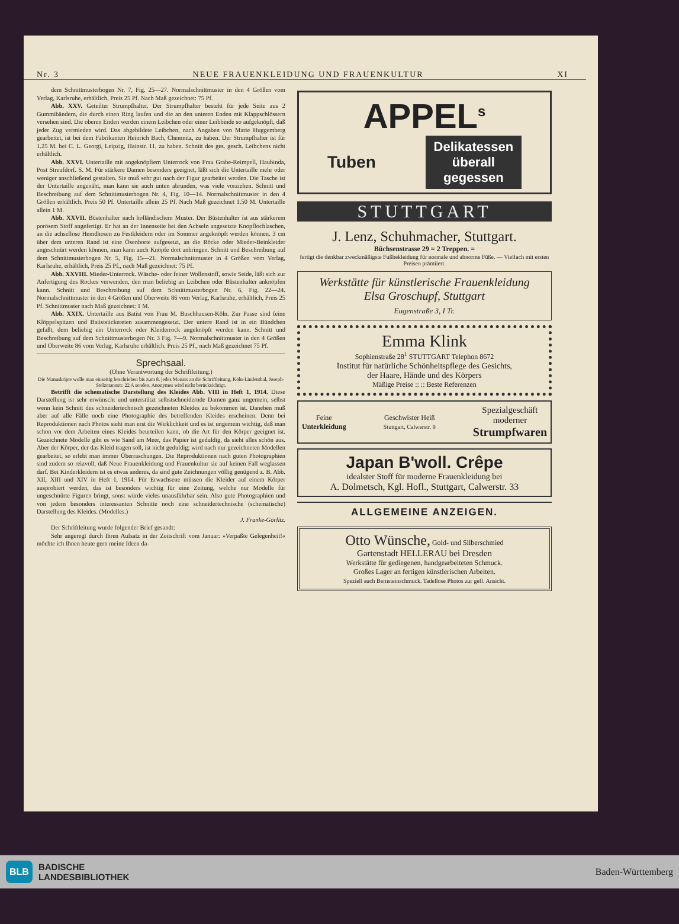Nr. 3 NEUE FRAUENKLEIDUNG UND FRAUENKULTUR XI
dem Schnittmusterbogen Nr. 7, Fig. 25—27. Normalschnittmuster in den 4 Größen vom Verlag, Karlsruhe, erhältlich, Preis 25 Pf. Nach Maß gezeichnet: 75 Pf.
Abb. XXV. Geteilter Strumpfhalter. Der Strumpfhalter besteht für jede Seite aus 2 Gummibändern, die durch einen Ring laufen und die an den unteren Enden mit Klappschlössern versehen sind. Die oberen Enden werden einem Leibchen oder einer Leibbinde so aufgeknöpft, daß jeder Zug vermieden wird. Das abgebildete Leibchen, nach Angaben von Marie Huggemberg gearbeitet, ist bei dem Fabrikanten Heinrich Bach, Chemnitz, zu haben. Der Strumpfhalter ist für 1.25 M. bei C. L. Georgi, Leipzig, Hainstr. 11, zu haben. Schnitt des ges. gesch. Leibchens nicht erhältlich.
Abb. XXVI. Untertaille mit angeknöpftem Unterrock von Frau Grabe-Reimpell, Haubinda, Post Streufdorf. S. M. Für stärkere Damen besonders geeignet, läßt sich die Untertaille mehr oder weniger anschließend gestalten. Sie muß sehr gut nach der Figur gearbeitet werden. Die Tasche ist der Untertaille angenäht, man kann sie auch unten abrunden, was viele vorziehen. Schnitt und Beschreibung auf dem Schnittmusterbogen Nr. 4, Fig. 10—14. Normalschnittmuster in den 4 Größen erhältlich. Preis 50 Pf. Untertaille allein 25 Pf. Nach Maß gezeichnet 1.50 M. Untertaille allein 1 M.
Abb. XXVII. Büstenhalter nach holländischem Muster. Der Büstenhalter ist aus stärkerem porösem Stoff angefertigt. Er hat an der Innenseite bei den Achseln angesetzte Knopflochlaschen, an die achsellose Hemdhosen zu Festkleidern oder im Sommer angeknöpft werden können. 3 cm über dem unteren Rand ist eine Ösenborte aufgesetzt, an die Röcke oder Mieder-Beinkleider angeschnürt werden können, man kann auch Knöpfe dort anbringen. Schnitt und Beschreibung auf dem Schnittmusterbogen Nr. 5, Fig. 15—21. Normalschnittmuster in 4 Größen vom Verlag, Karlsruhe, erhältlich, Preis 25 Pf., nach Maß gezeichnet: 75 Pf.
Abb. XXVIII. Mieder-Unterrock. Wäsche- oder feiner Wollenstoff, sowie Seide, läßt sich zur Anfertigung des Rockes verwenden, den man beliebig an Leibchen oder Büstenhalter anknöpfen kann. Schnitt und Beschreibung auf dem Schnittmusterbogen Nr. 6, Fig. 22—24. Normalschnittmuster in den 4 Größen und Oberweite 86 vom Verlag, Karlsruhe, erhältlich, Preis 25 Pf. Schnittmuster nach Maß gezeichnet: 1 M.
Abb. XXIX. Untertaille aus Batist von Frau M. Buschhausen-Köln. Zur Passe sind feine Klöppelspitzen und Batiststickereien zusammengesetzt. Der untere Rand ist in ein Bündchen gefaßt, dem beliebig ein Unterrock oder Kleiderrock angeknöpft werden kann. Schnitt und Beschreibung auf dem Schnittmusterbogen Nr. 3 Fig. 7—9. Normalschnittmuster in den 4 Größen und Oberweite 86 vom Verlag, Karlsruhe erhältlich. Preis 25 Pf., nach Maß gezeichnet 75 Pf.
Sprechsaal.
(Ohne Verantwortung der Schriftleitung.)
Die Manuskripte wolle man einseitig beschrieben bis zum 8. jedes Monats an die Schriftleitung, Köln-Lindenthal, Joseph-Stelzmannstr. 22 A senden. Anonymes wird nicht berücksichtigt.
Betrifft die schematische Darstellung des Kleides Abb. VIII in Heft 1, 1914. Diese Darstellung ist sehr erwünscht und unterstützt selbstschneidernde Damen ganz ungemein, selbst wenn kein Schnitt des schneidertechnisch gezeichneten Kleides zu bekommen ist. Daneben muß aber auf alle Fälle noch eine Photographie des betreffenden Kleides erscheinen. Denn bei Reproduktionen nach Photos sieht man erst die Wirklichkeit und es ist ungemein wichtig, daß man schon vor dem Arbeiten eines Kleides beurteilen kann, ob die Art für den Körper geeignet ist. Gezeichnete Modelle gibt es wie Sand am Meer, das Papier ist geduldig, da sieht alles schön aus. Aber der Körper, der das Kleid tragen soll, ist nicht geduldig; wird nach nur gezeichneten Modellen gearbeitet, so erlebt man immer Überraschungen. Die Reproduktionen nach guten Photographien sind zudem so reizvoll, daß Neue Frauenkleidung und Frauenkultur sie auf keinen Fall weglassen darf. Bei Kinderkleidern ist es etwas anderes, da sind gute Zeichnungen völlig genügend z. B. Abb. XII, XIII und XIV in Heft 1, 1914. Für Erwachsene müssen die Kleider auf einem Körper ausprobiert werden, das ist besonders wichtig für eine Zeitung, welche nur Modelle für ungeschnürte Figuren bringt, sonst würde vieles unausführbar sein. Also gute Photographien und von jedem besonders interessanten Schnitte noch eine schneidertechnische (schematische) Darstellung des Kleides. (Modelles.)
J. Franke-Görlitz.
Der Schriftleitung wurde folgender Brief gesandt:
Sehr angeregt durch Ihren Aufsatz in der Zeitschrift vom Januar: »Verpaßte Gelegenheit!« möchte ich Ihnen heute gern meine Ideen da-
APPEL<sup>s</sup>
Tuben Delikatessen
überall
gegessen
STUTTGART
J. Lenz, Schuhmacher, Stuttgart.
Büchsenstrasse 29 = 2 Treppen. =
fertigt die denkbar zweckmäßigste Fußbekleidung für normale und abnorme Füße. — Vielfach mit ersten Preisen prämiiert.
Werkstätte für künstlerische Frauenkleidung
Elsa Groschupf, Stuttgart
Eugenstraße 3, I Tr.
Emma Klink
Sophienstraße 28<sup>1</sup> STUTTGART Telephon 8672
Institut für natürliche Schönheitspflege des Gesichts,
der Haare, Hände und des Körpers
Mäßige Preise :: :: Beste Referenzen
Feine
Unterkleidung Geschwister Heiß
Stuttgart, Calwerstr. 9 Spezialgeschäft
moderner
Strumpfwaren
Japan B'woll. Crêpe
idealster Stoff für moderne Frauenkleidung bei
A. Dolmetsch, Kgl. Hofl., Stuttgart, Calwerstr. 33
ALLGEMEINE ANZEIGEN.
Otto Wünsche, Gold- und Silberschmied
Gartenstadt HELLERAU bei Dresden
Werkstätte für gediegenen, handgearbeiteten Schmuck.
Großes Lager an fertigen künstlerischen Arbeiten.
Speziell auch Bernsteinschmuck. Tadellose Photos zur gefl. Ansicht.
BLB BADISCHE
LANDESBIBLIOTHEK
Baden-Württemberg